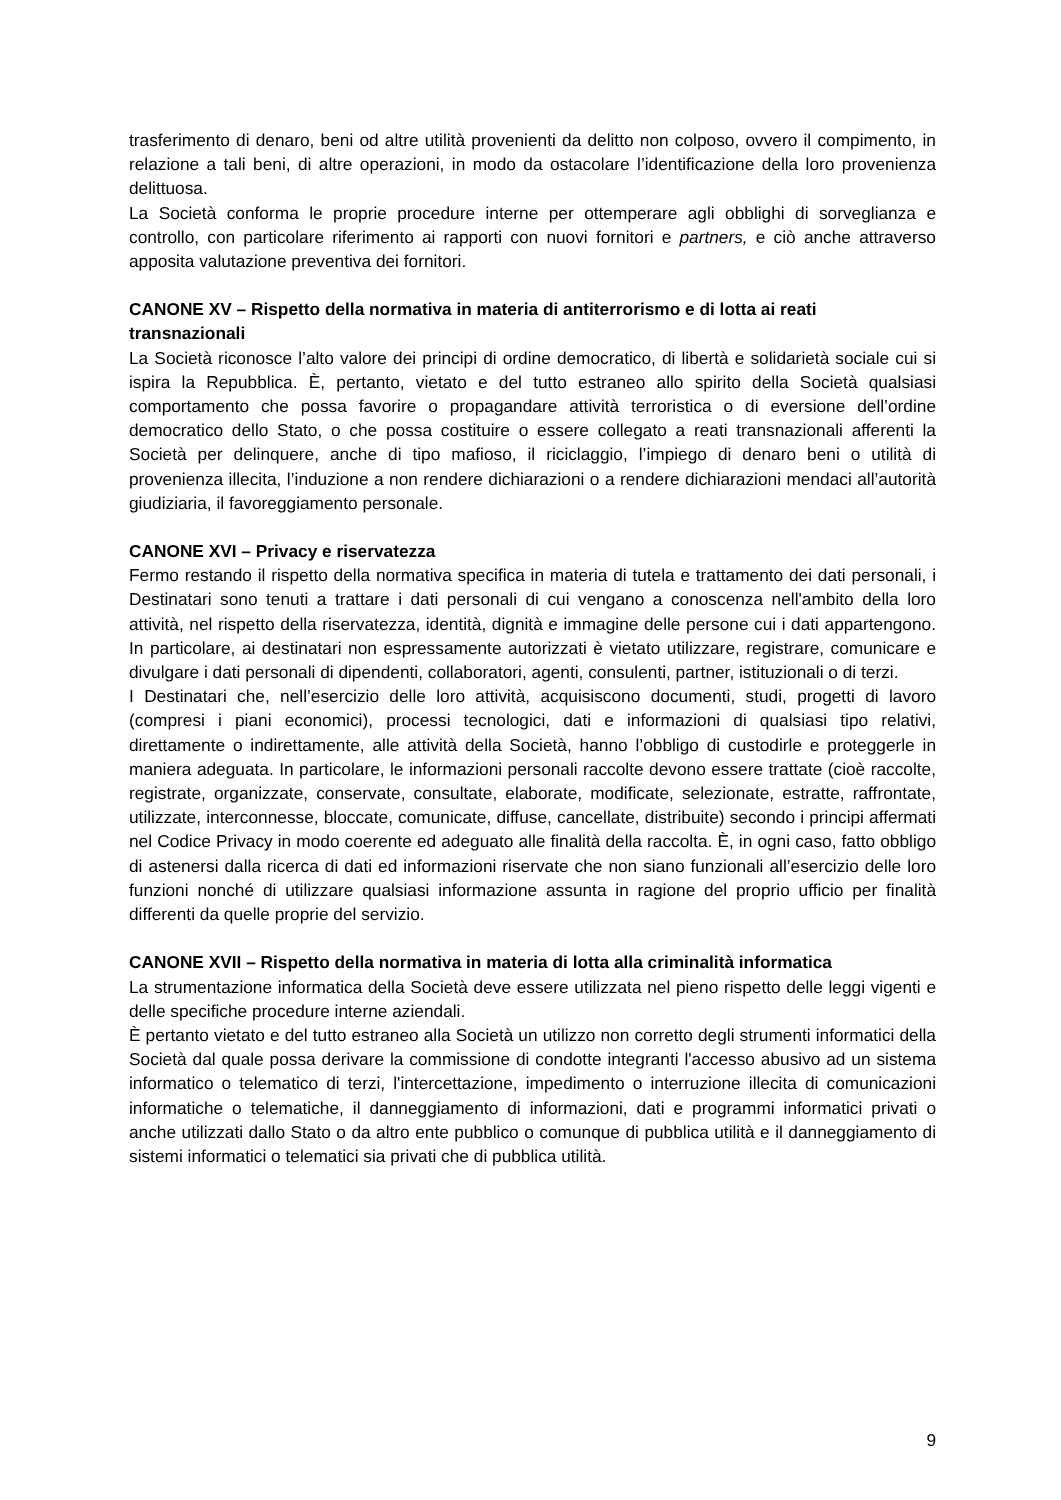trasferimento di denaro, beni od altre utilità provenienti da delitto non colposo, ovvero il compimento, in relazione a tali beni, di altre operazioni, in modo da ostacolare l’identificazione della loro provenienza delittuosa.
La Società conforma le proprie procedure interne per ottemperare agli obblighi di sorveglianza e controllo, con particolare riferimento ai rapporti con nuovi fornitori e partners, e ciò anche attraverso apposita valutazione preventiva dei fornitori.
CANONE XV – Rispetto della normativa in materia di antiterrorismo e di lotta ai reati transnazionali
La Società riconosce l’alto valore dei principi di ordine democratico, di libertà e solidarietà sociale cui si ispira la Repubblica. È, pertanto, vietato e del tutto estraneo allo spirito della Società qualsiasi comportamento che possa favorire o propagandare attività terroristica o di eversione dell’ordine democratico dello Stato, o che possa costituire o essere collegato a reati transnazionali afferenti la Società per delinquere, anche di tipo mafioso, il riciclaggio, l’impiego di denaro beni o utilità di provenienza illecita, l’induzione a non rendere dichiarazioni o a rendere dichiarazioni mendaci all’autorità giudiziaria, il favoreggiamento personale.
CANONE XVI – Privacy e riservatezza
Fermo restando il rispetto della normativa specifica in materia di tutela e trattamento dei dati personali, i Destinatari sono tenuti a trattare i dati personali di cui vengano a conoscenza nell'ambito della loro attività, nel rispetto della riservatezza, identità, dignità e immagine delle persone cui i dati appartengono. In particolare, ai destinatari non espressamente autorizzati è vietato utilizzare, registrare, comunicare e divulgare i dati personali di dipendenti, collaboratori, agenti, consulenti, partner, istituzionali o di terzi.
I Destinatari che, nell’esercizio delle loro attività, acquisiscono documenti, studi, progetti di lavoro (compresi i piani economici), processi tecnologici, dati e informazioni di qualsiasi tipo relativi, direttamente o indirettamente, alle attività della Società, hanno l’obbligo di custodirle e proteggerle in maniera adeguata. In particolare, le informazioni personali raccolte devono essere trattate (cioè raccolte, registrate, organizzate, conservate, consultate, elaborate, modificate, selezionate, estratte, raffrontate, utilizzate, interconnesse, bloccate, comunicate, diffuse, cancellate, distribuite) secondo i principi affermati nel Codice Privacy in modo coerente ed adeguato alle finalità della raccolta. È, in ogni caso, fatto obbligo di astenersi dalla ricerca di dati ed informazioni riservate che non siano funzionali all’esercizio delle loro funzioni nonché di utilizzare qualsiasi informazione assunta in ragione del proprio ufficio per finalità differenti da quelle proprie del servizio.
CANONE XVII – Rispetto della normativa in materia di lotta alla criminalità informatica
La strumentazione informatica della Società deve essere utilizzata nel pieno rispetto delle leggi vigenti e delle specifiche procedure interne aziendali.
È pertanto vietato e del tutto estraneo alla Società un utilizzo non corretto degli strumenti informatici della Società dal quale possa derivare la commissione di condotte integranti l'accesso abusivo ad un sistema informatico o telematico di terzi, l'intercettazione, impedimento o interruzione illecita di comunicazioni informatiche o telematiche, il danneggiamento di informazioni, dati e programmi informatici privati o anche utilizzati dallo Stato o da altro ente pubblico o comunque di pubblica utilità e il danneggiamento di sistemi informatici o telematici sia privati che di pubblica utilità.
9